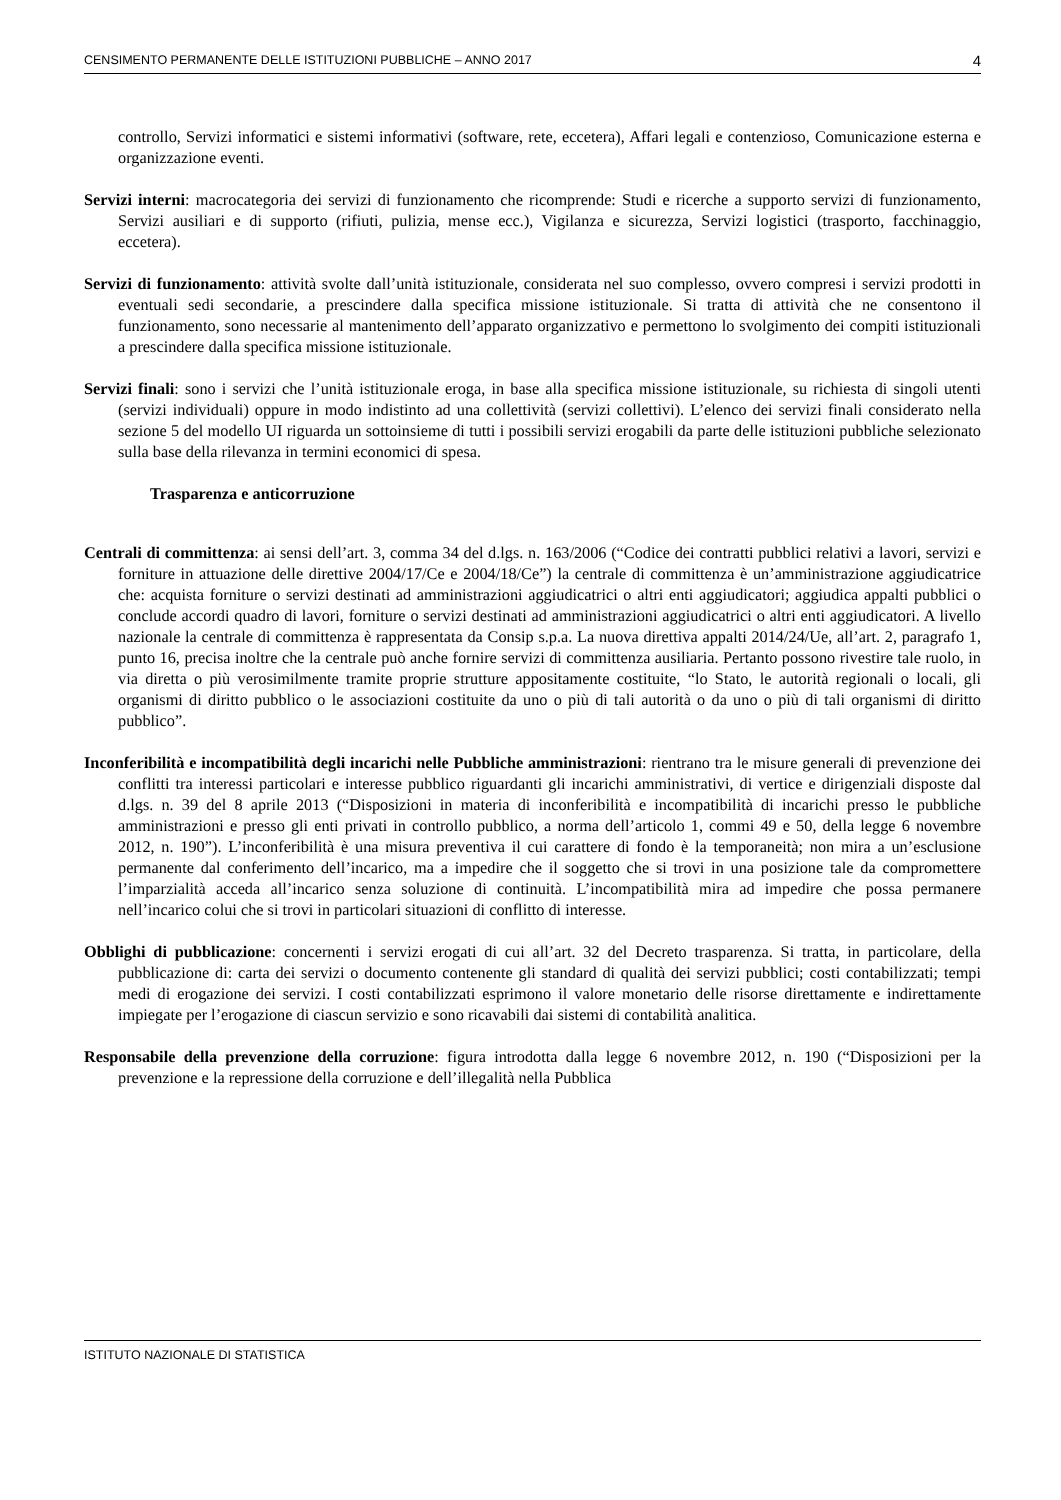CENSIMENTO PERMANENTE DELLE ISTITUZIONI PUBBLICHE – ANNO 2017 4
controllo, Servizi informatici e sistemi informativi (software, rete, eccetera), Affari legali e contenzioso, Comunicazione esterna e organizzazione eventi.
Servizi interni: macrocategoria dei servizi di funzionamento che ricomprende: Studi e ricerche a supporto servizi di funzionamento, Servizi ausiliari e di supporto (rifiuti, pulizia, mense ecc.), Vigilanza e sicurezza, Servizi logistici (trasporto, facchinaggio, eccetera).
Servizi di funzionamento: attività svolte dall’unità istituzionale, considerata nel suo complesso, ovvero compresi i servizi prodotti in eventuali sedi secondarie, a prescindere dalla specifica missione istituzionale. Si tratta di attività che ne consentono il funzionamento, sono necessarie al mantenimento dell’apparato organizzativo e permettono lo svolgimento dei compiti istituzionali a prescindere dalla specifica missione istituzionale.
Servizi finali: sono i servizi che l’unità istituzionale eroga, in base alla specifica missione istituzionale, su richiesta di singoli utenti (servizi individuali) oppure in modo indistinto ad una collettività (servizi collettivi). L’elenco dei servizi finali considerato nella sezione 5 del modello UI riguarda un sottoinsieme di tutti i possibili servizi erogabili da parte delle istituzioni pubbliche selezionato sulla base della rilevanza in termini economici di spesa.
Trasparenza e anticorruzione
Centrali di committenza: ai sensi dell’art. 3, comma 34 del d.lgs. n. 163/2006 (“Codice dei contratti pubblici relativi a lavori, servizi e forniture in attuazione delle direttive 2004/17/Ce e 2004/18/Ce”) la centrale di committenza è un’amministrazione aggiudicatrice che: acquista forniture o servizi destinati ad amministrazioni aggiudicatrici o altri enti aggiudicatori; aggiudica appalti pubblici o conclude accordi quadro di lavori, forniture o servizi destinati ad amministrazioni aggiudicatrici o altri enti aggiudicatori. A livello nazionale la centrale di committenza è rappresentata da Consip s.p.a. La nuova direttiva appalti 2014/24/Ue, all’art. 2, paragrafo 1, punto 16, precisa inoltre che la centrale può anche fornire servizi di committenza ausiliaria. Pertanto possono rivestire tale ruolo, in via diretta o più verosimilmente tramite proprie strutture appositamente costituite, “lo Stato, le autorità regionali o locali, gli organismi di diritto pubblico o le associazioni costituite da uno o più di tali autorità o da uno o più di tali organismi di diritto pubblico”.
Inconferibilità e incompatibilità degli incarichi nelle Pubbliche amministrazioni: rientrano tra le misure generali di prevenzione dei conflitti tra interessi particolari e interesse pubblico riguardanti gli incarichi amministrativi, di vertice e dirigenziali disposte dal d.lgs. n. 39 del 8 aprile 2013 (“Disposizioni in materia di inconferibilità e incompatibilità di incarichi presso le pubbliche amministrazioni e presso gli enti privati in controllo pubblico, a norma dell’articolo 1, commi 49 e 50, della legge 6 novembre 2012, n. 190”). L’inconferibilità è una misura preventiva il cui carattere di fondo è la temporaneità; non mira a un’esclusione permanente dal conferimento dell’incarico, ma a impedire che il soggetto che si trovi in una posizione tale da compromettere l’imparzialità acceda all’incarico senza soluzione di continuità. L’incompatibilità mira ad impedire che possa permanere nell’incarico colui che si trovi in particolari situazioni di conflitto di interesse.
Obblighi di pubblicazione: concernenti i servizi erogati di cui all’art. 32 del Decreto trasparenza. Si tratta, in particolare, della pubblicazione di: carta dei servizi o documento contenente gli standard di qualità dei servizi pubblici; costi contabilizzati; tempi medi di erogazione dei servizi. I costi contabilizzati esprimono il valore monetario delle risorse direttamente e indirettamente impiegate per l’erogazione di ciascun servizio e sono ricavabili dai sistemi di contabilità analitica.
Responsabile della prevenzione della corruzione: figura introdotta dalla legge 6 novembre 2012, n. 190 (“Disposizioni per la prevenzione e la repressione della corruzione e dell’illegalità nella Pubblica
ISTITUTO NAZIONALE DI STATISTICA